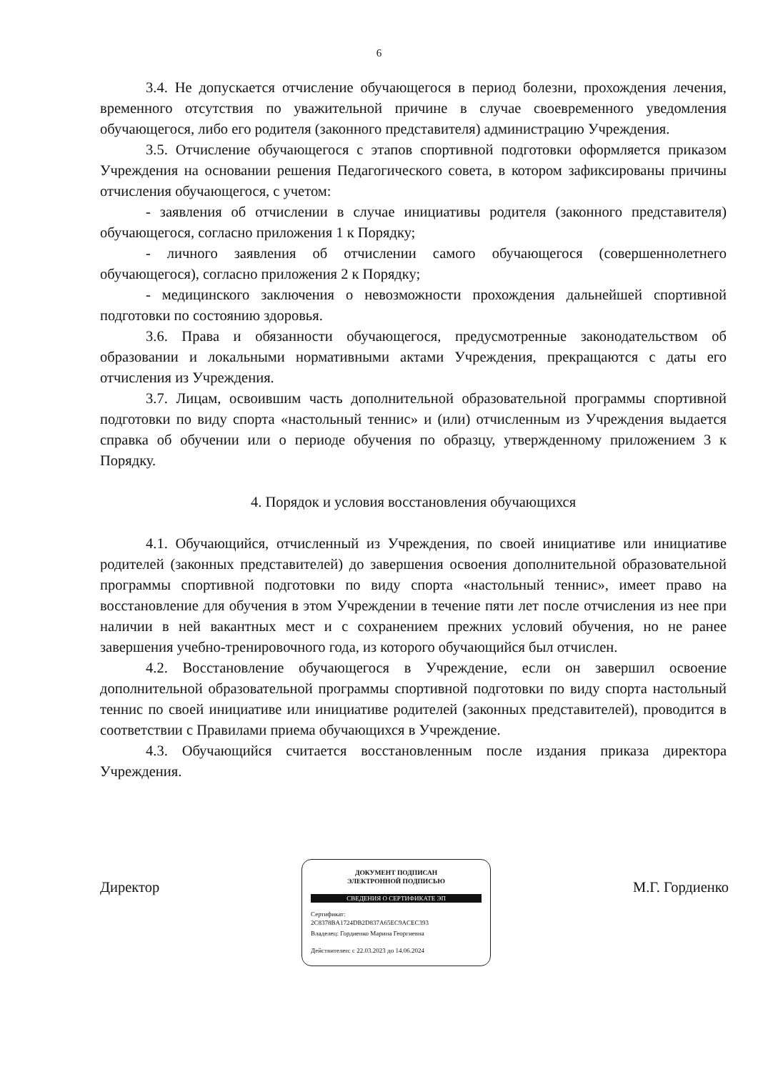6
3.4. Не допускается отчисление обучающегося в период болезни, прохождения лечения, временного отсутствия по уважительной причине в случае своевременного уведомления обучающегося, либо его родителя (законного представителя) администрацию Учреждения.
3.5. Отчисление обучающегося с этапов спортивной подготовки оформляется приказом Учреждения на основании решения Педагогического совета, в котором зафиксированы причины отчисления обучающегося, с учетом:
- заявления об отчислении в случае инициативы родителя (законного представителя) обучающегося, согласно приложения 1 к Порядку;
- личного заявления об отчислении самого обучающегося (совершеннолетнего обучающегося), согласно приложения 2 к Порядку;
- медицинского заключения о невозможности прохождения дальнейшей спортивной подготовки по состоянию здоровья.
3.6. Права и обязанности обучающегося, предусмотренные законодательством об образовании и локальными нормативными актами Учреждения, прекращаются с даты его отчисления из Учреждения.
3.7. Лицам, освоившим часть дополнительной образовательной программы спортивной подготовки по виду спорта «настольный теннис» и (или) отчисленным из Учреждения выдается справка об обучении или о периоде обучения по образцу, утвержденному приложением 3 к Порядку.
4. Порядок и условия восстановления обучающихся
4.1. Обучающийся, отчисленный из Учреждения, по своей инициативе или инициативе родителей (законных представителей) до завершения освоения дополнительной образовательной программы спортивной подготовки по виду спорта «настольный теннис», имеет право на восстановление для обучения в этом Учреждении в течение пяти лет после отчисления из нее при наличии в ней вакантных мест и с сохранением прежних условий обучения, но не ранее завершения учебно-тренировочного года, из которого обучающийся был отчислен.
4.2. Восстановление обучающегося в Учреждение, если он завершил освоение дополнительной образовательной программы спортивной подготовки по виду спорта настольный теннис по своей инициативе или инициативе родителей (законных представителей), проводится в соответствии с Правилами приема обучающихся в Учреждение.
4.3. Обучающийся считается восстановленным после издания приказа директора Учреждения.
Директор
ДОКУМЕНТ ПОДПИСАН
ЭЛЕКТРОННОЙ ПОДПИСЬЮ
СВЕДЕНИЯ О СЕРТИФИКАТЕ ЭП
Сертификат:
2C8378BA1724DB2D837A65EC9ACEC393
Владелец: Гордиенко Марина Георгиевна
Действителен: с 22.03.2023 до 14.06.2024
М.Г. Гордиенко